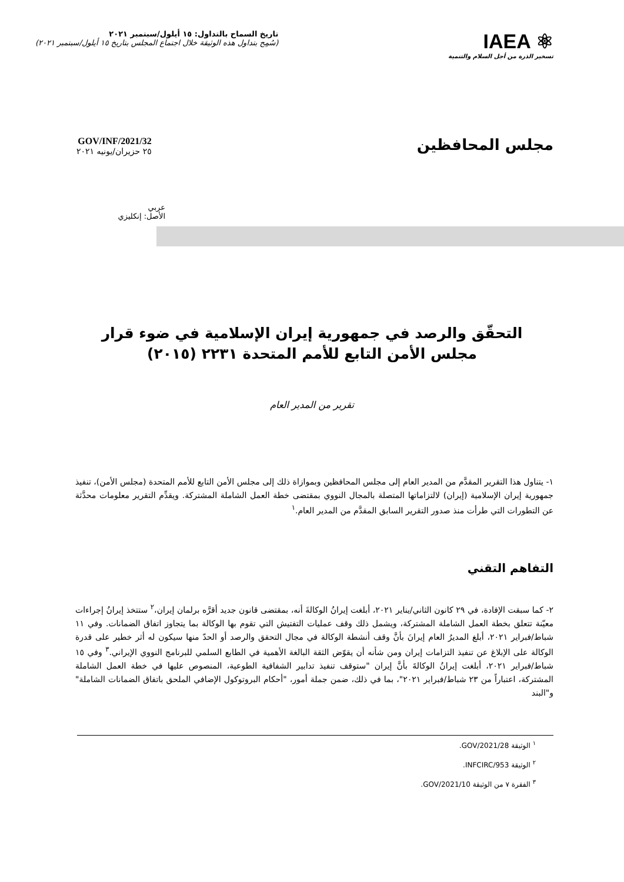IAEA ⚛
تسخير الذرة من أجل السلام والتنمية
تاريخ السماح بالتداول: ١٥ أيلول/سبتمبر ٢٠٢١
(سُمِح بتداول هذه الوثيقة خلال اجتماع المجلس بتاريخ ١٥ أيلول/سبتمبر ٢٠٢١)
مجلس المحافظين
GOV/INF/2021/32
٢٥ حزيران/يونيه ٢٠٢١
عربي
الأصل: إنكليزي
التحقّق والرصد في جمهورية إيران الإسلامية في ضوء قرار مجلس الأمن التابع للأمم المتحدة ٢٢٣١ (٢٠١٥)
تقرير من المدير العام
١- يتناول هذا التقرير المقدَّم من المدير العام إلى مجلس المحافظين وبموازاة ذلك إلى مجلس الأمن التابع للأمم المتحدة (مجلس الأمن)، تنفيذ جمهورية إيران الإسلامية (إيران) لالتزاماتها المتصلة بالمجال النووي بمقتضى خطة العمل الشاملة المشتركة. ويقدِّم التقرير معلومات محدَّثة عن التطورات التي طرأت منذ صدور التقرير السابق المقدَّم من المدير العام.<sup>١</sup>
التفاهم التقني
٢- كما سبقت الإفادة، في ٢٩ كانون الثاني/يناير ٢٠٢١، أبلغت إيرانُ الوكالةَ أنه، بمقتضى قانون جديد أقرَّه برلمان إيران،<sup>٢</sup> ستتخذ إيرانُ إجراءات معيّنة تتعلق بخطة العمل الشاملة المشتركة، ويشمل ذلك وقف عمليات التفتيش التي تقوم بها الوكالة بما يتجاوز اتفاق الضمانات. وفي ١١ شباط/فبراير ٢٠٢١، أبلغ المديرُ العام إيرانَ بأنَّ وقف أنشطة الوكالة في مجال التحقق والرصد أو الحدّ منها سيكون له أثر خطير على قدرة الوكالة على الإبلاغ عن تنفيذ التزامات إيران ومن شأنه أن يقوّض الثقة البالغة الأهمية في الطابع السلمي للبرنامج النووي الإيراني.<sup>٣</sup> وفي ١٥ شباط/فبراير ٢٠٢١، أبلغت إيرانُ الوكالةَ بأنَّ إيران "ستوقف تنفيذ تدابير الشفافية الطوعية، المنصوص عليها في خطة العمل الشاملة المشتركة، اعتباراً من ٢٣ شباط/فبراير ٢٠٢١"، بما في ذلك، ضمن جملة أمور، "أحكام البروتوكول الإضافي الملحق باتفاق الضمانات الشاملة" و"البند
<sup>١</sup> الوثيقة GOV/2021/28.
<sup>٢</sup> الوثيقة INFCIRC/953.
<sup>٣</sup> الفقرة ٧ من الوثيقة GOV/2021/10.